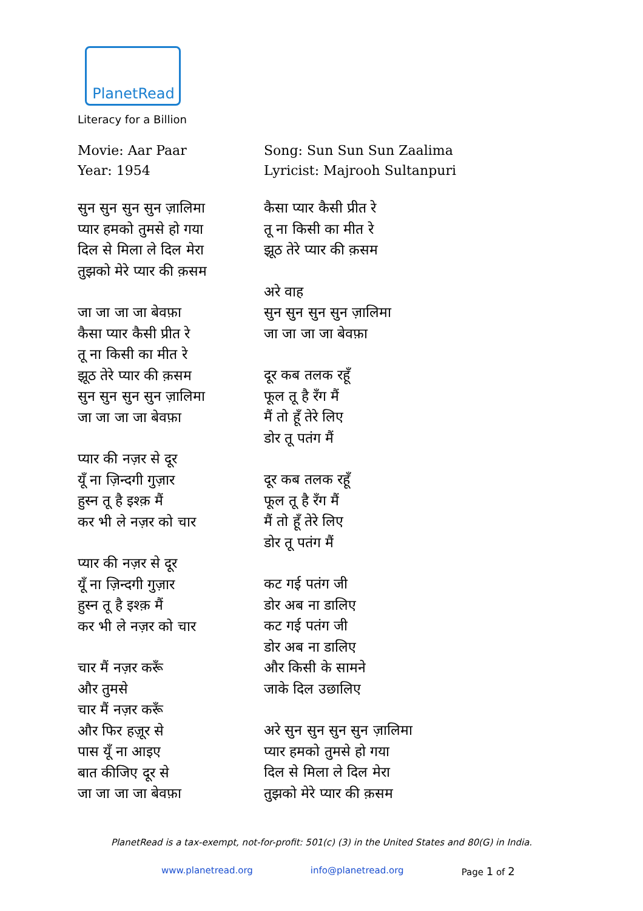PlanetRead
Literacy for a Billion
Movie: Aar Paar
Year: 1954
सुन सुन सुन सुन ज़ालिमा
प्यार हमको तुमसे हो गया
दिल से मिला ले दिल मेरा
तुझको मेरे प्यार की क़सम
जा जा जा जा बेवफ़ा
कैसा प्यार कैसी प्रीत रे
तू ना किसी का मीत रे
झूठ तेरे प्यार की क़सम
सुन सुन सुन सुन ज़ालिमा
जा जा जा जा बेवफ़ा
प्यार की नज़र से दूर
यूँ ना ज़िन्दगी गुज़ार
हुस्न तू है इश्क़ मैं
कर भी ले नज़र को चार
प्यार की नज़र से दूर
यूँ ना ज़िन्दगी गुज़ार
हुस्न तू है इश्क़ मैं
कर भी ले नज़र को चार
चार मैं नज़र करूँ
और तुमसे
चार मैं नज़र करूँ
और फिर हज़ूर से
पास यूँ ना आइए
बात कीजिए दूर से
जा जा जा जा बेवफ़ा
Song: Sun Sun Sun Zaalima
Lyricist: Majrooh Sultanpuri
कैसा प्यार कैसी प्रीत रे
तू ना किसी का मीत रे
झूठ तेरे प्यार की क़सम
अरे वाह
सुन सुन सुन सुन ज़ालिमा
जा जा जा जा बेवफ़ा
दूर कब तलक रहूँ
फूल तू है रँग मैं
मैं तो हूँ तेरे लिए
डोर तू पतंग मैं
दूर कब तलक रहूँ
फूल तू है रँग मैं
मैं तो हूँ तेरे लिए
डोर तू पतंग मैं
कट गई पतंग जी
डोर अब ना डालिए
कट गई पतंग जी
डोर अब ना डालिए
और किसी के सामने
जाके दिल उछालिए
अरे सुन सुन सुन सुन ज़ालिमा
प्यार हमको तुमसे हो गया
दिल से मिला ले दिल मेरा
तुझको मेरे प्यार की क़सम
PlanetRead is a tax-exempt, not-for-profit: 501(c) (3) in the United States and 80(G) in India.
www.planetread.org info@planetread.org Page 1 of 2